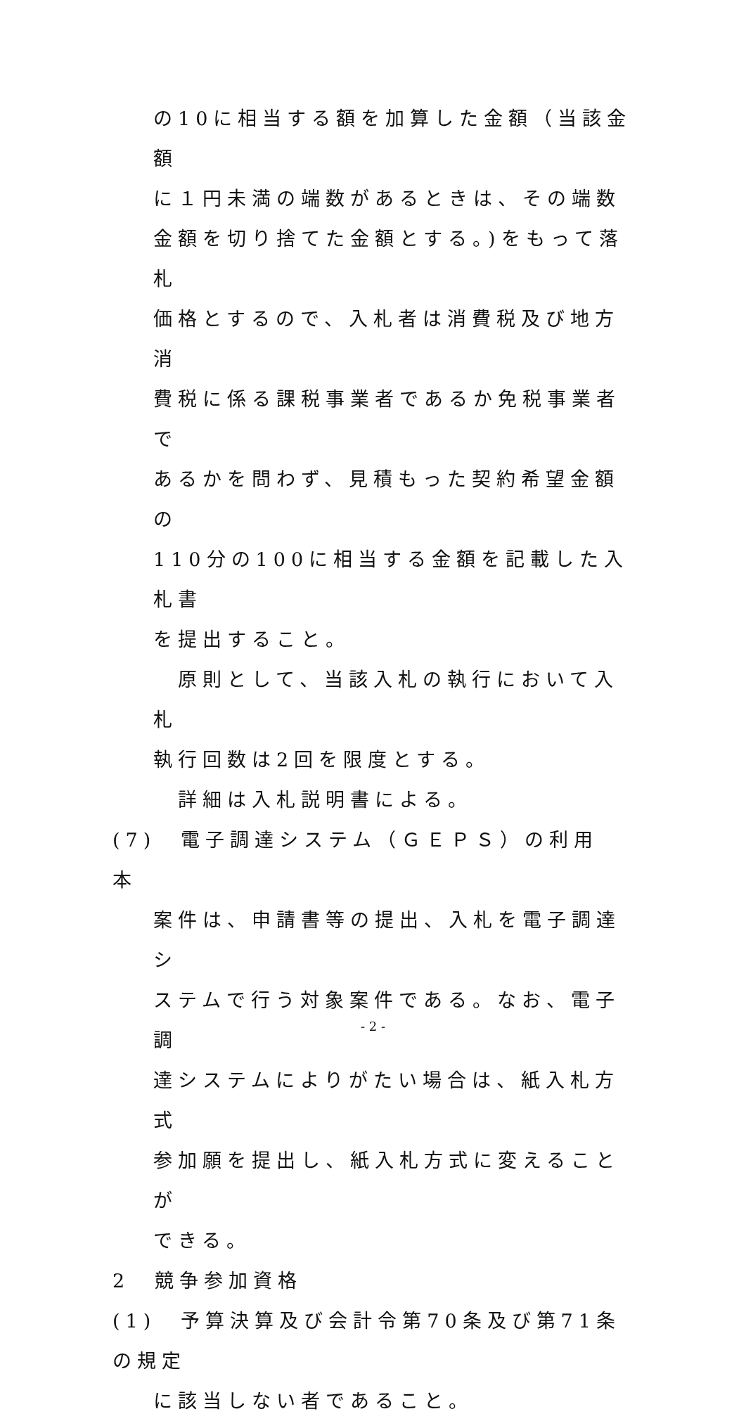の10に相当する額を加算した金額（当該金額
に１円未満の端数があるときは、その端数
金額を切り捨てた金額とする。)をもって落札
価格とするので、入札者は消費税及び地方消
費税に係る課税事業者であるか免税事業者で
あるかを問わず、見積もった契約希望金額の
110分の100に相当する金額を記載した入札書
を提出すること。
　原則として、当該入札の執行において入札
執行回数は2回を限度とする。
　詳細は入札説明書による。
(7)　電子調達システム（ＧＥＰＳ）の利用　本
案件は、申請書等の提出、入札を電子調達シ
ステムで行う対象案件である。なお、電子調
達システムによりがたい場合は、紙入札方式
参加願を提出し、紙入札方式に変えることが
できる。
2　競争参加資格
(1)　予算決算及び会計令第70条及び第71条の規定
に該当しない者であること。
- 2 -